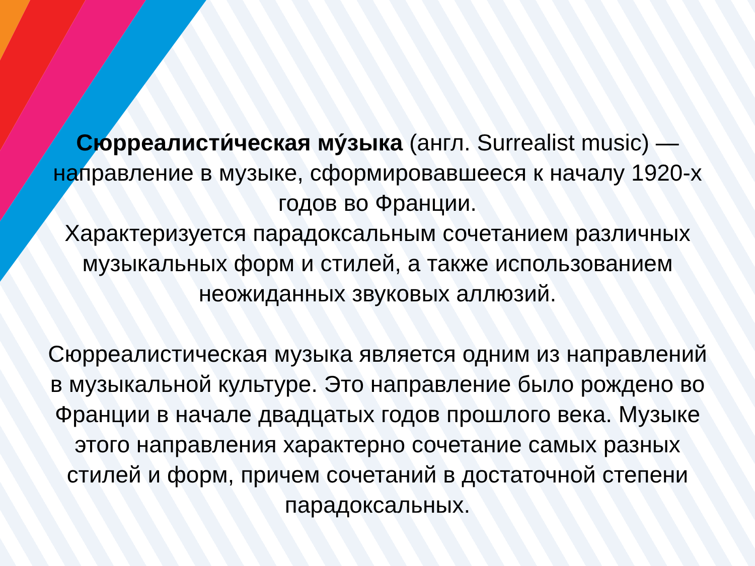Сюрреалисти́ческая му́зыка (англ. Surrealist music) — направление в музыке, сформировавшееся к началу 1920-х годов во Франции.
Характеризуется парадоксальным сочетанием различных музыкальных форм и стилей, а также использованием неожиданных звуковых аллюзий.
Сюрреалистическая музыка является одним из направлений в музыкальной культуре. Это направление было рождено во Франции в начале двадцатых годов прошлого века. Музыке этого направления характерно сочетание самых разных стилей и форм, причем сочетаний в достаточной степени парадоксальных.